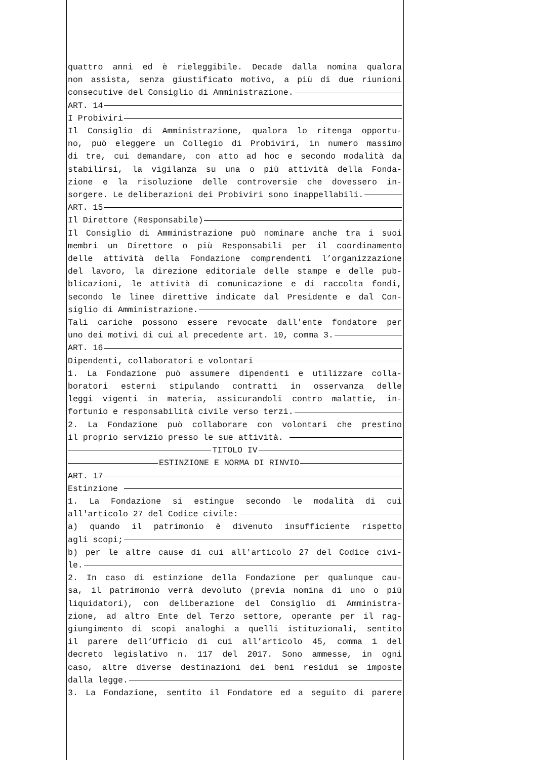quattro anni ed è rieleggibile. Decade dalla nomina qualora
non assista, senza giustificato motivo, a più di due riunioni
consecutive del Consiglio di Amministrazione.
ART. 14
I Probiviri
Il Consiglio di Amministrazione, qualora lo ritenga opportu-
no, può eleggere un Collegio di Probiviri, in numero massimo
di tre, cui demandare, con atto ad hoc e secondo modalità da
stabilirsi, la vigilanza su una o più attività della Fonda-
zione e la risoluzione delle controversie che dovessero in-
sorgere. Le deliberazioni dei Probiviri sono inappellabili.
ART. 15
Il Direttore (Responsabile)
Il Consiglio di Amministrazione può nominare anche tra i suoi
membri un Direttore o più Responsabili per il coordinamento
delle attività della Fondazione comprendenti l’organizzazione
del lavoro, la direzione editoriale delle stampe e delle pub-
blicazioni, le attività di comunicazione e di raccolta fondi,
secondo le linee direttive indicate dal Presidente e dal Con-
siglio di Amministrazione.
Tali cariche possono essere revocate dall'ente fondatore per
uno dei motivi di cui al precedente art. 10, comma 3.
ART. 16
Dipendenti, collaboratori e volontari
1. La Fondazione può assumere dipendenti e utilizzare colla-
boratori esterni stipulando contratti in osservanza delle
leggi vigenti in materia, assicurandoli contro malattie, in-
fortunio e responsabilità civile verso terzi.
2. La Fondazione può collaborare con volontari che prestino
il proprio servizio presso le sue attività.
TITOLO IV
ESTINZIONE E NORMA DI RINVIO
ART. 17
Estinzione
1. La Fondazione si estingue secondo le modalità di cui
all'articolo 27 del Codice civile:
a) quando il patrimonio è divenuto insufficiente rispetto
agli scopi;
b) per le altre cause di cui all'articolo 27 del Codice civi-
le.
2. In caso di estinzione della Fondazione per qualunque cau-
sa, il patrimonio verrà devoluto (previa nomina di uno o più
liquidatori), con deliberazione del Consiglio di Amministra-
zione, ad altro Ente del Terzo settore, operante per il rag-
giungimento di scopi analoghi a quelli istituzionali, sentito
il parere dell’Ufficio di cui all’articolo 45, comma 1 del
decreto legislativo n. 117 del 2017. Sono ammesse, in ogni
caso, altre diverse destinazioni dei beni residui se imposte
dalla legge.
3. La Fondazione, sentito il Fondatore ed a seguito di parere